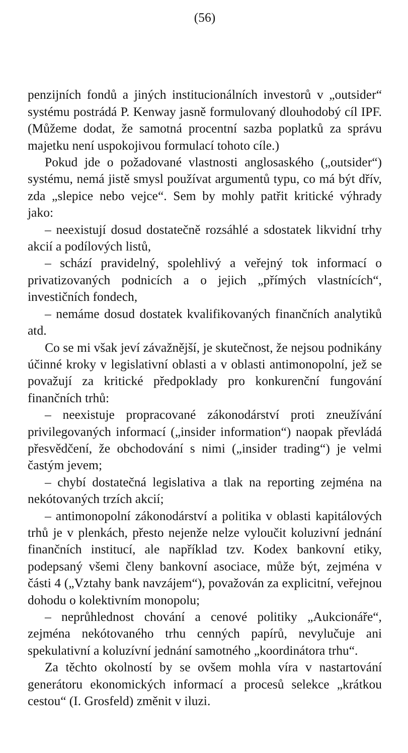(56)
penzijních fondů a jiných institucionálních investorů v „outsider“ systému postrádá P. Kenway jasně formulovaný dlouhodobý cíl IPF. (Můžeme dodat, že samotná procentní sazba poplatků za správu majetku není uspokojivou formulací tohoto cíle.)
Pokud jde o požadované vlastnosti anglosaského („outsider“) systému, nemá jistě smysl používat argumentů typu, co má být dřív, zda „slepice nebo vejce“. Sem by mohly patřit kritické výhrady jako:
– neexistují dosud dostatečně rozsáhlé a sdostatek likvidní trhy akcií a podílových listů,
– schází pravidelný, spolehlivý a veřejný tok informací o privatizovaných podnicích a o jejich „přímých vlastnících“, investičních fondech,
– nemáme dosud dostatek kvalifikovaných finančních analytiků atd.
Co se mi však jeví závažnější, je skutečnost, že nejsou podnikány účinné kroky v legislativní oblasti a v oblasti antimonopolní, jež se považují za kritické předpoklady pro konkurenční fungování finančních trhů:
– neexistuje propracované zákonodárství proti zneužívání privilegovaných informací („insider information“) naopak převládá přesvědčení, že obchodování s nimi („insider trading“) je velmi častým jevem;
– chybí dostatečná legislativa a tlak na reporting zejména na nekótovaných trzích akcií;
– antimonopolní zákonodárství a politika v oblasti kapitálových trhů je v plenkách, přesto nejenže nelze vyloučit koluzivní jednání finančních institucí, ale například tzv. Kodex bankovní etiky, podepsaný všemi členy bankovní asociace, může být, zejména v části 4 („Vztahy bank navzájem“), považován za explicitní, veřejnou dohodu o kolektivním monopolu;
– neprůhlednost chování a cenové politiky „Aukcionáře“, zejména nekótovaného trhu cenných papírů, nevylučuje ani spekulativní a koluzívní jednání samotného „koordinátora trhu“.
Za těchto okolností by se ovšem mohla víra v nastartování generátoru ekonomických informací a procesů selekce „krátkou cestou“ (I. Grosfeld) změnit v iluzi.